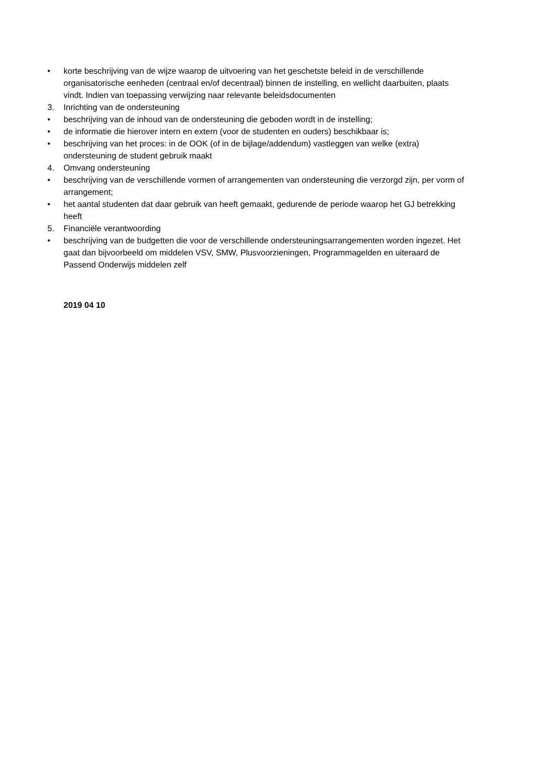• korte beschrijving van de wijze waarop de uitvoering van het geschetste beleid in de verschillende organisatorische eenheden (centraal en/of decentraal) binnen de instelling, en wellicht daarbuiten, plaats vindt. Indien van toepassing verwijzing naar relevante beleidsdocumenten
3. Inrichting van de ondersteuning
• beschrijving van de inhoud van de ondersteuning die geboden wordt in de instelling;
• de informatie die hierover intern en extern (voor de studenten en ouders) beschikbaar is;
• beschrijving van het proces: in de OOK (of in de bijlage/addendum) vastleggen van welke (extra) ondersteuning de student gebruik maakt
4. Omvang ondersteuning
• beschrijving van de verschillende vormen of arrangementen van ondersteuning die verzorgd zijn, per vorm of arrangement;
• het aantal studenten dat daar gebruik van heeft gemaakt, gedurende de periode waarop het GJ betrekking heeft
5. Financiële verantwoording
• beschrijving van de budgetten die voor de verschillende ondersteuningsarrangementen worden ingezet. Het gaat dan bijvoorbeeld om middelen VSV, SMW, Plusvoorzieningen, Programmagelden en uiteraard de Passend Onderwijs middelen zelf
2019 04 10